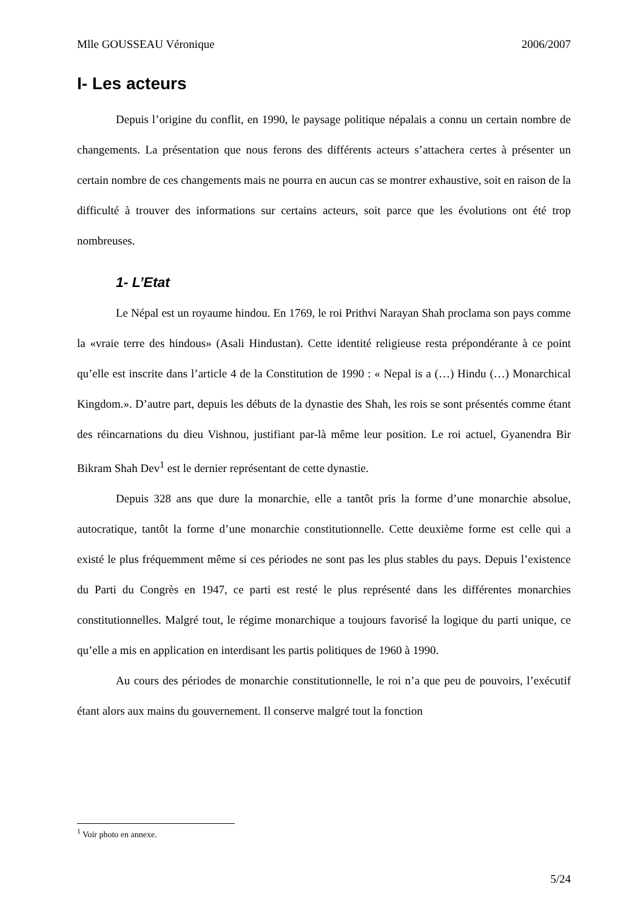Mlle GOUSSEAU Véronique 2006/2007
I- Les acteurs
Depuis l’origine du conflit, en 1990, le paysage politique népalais a connu un certain nombre de changements. La présentation que nous ferons des différents acteurs s’attachera certes à présenter un certain nombre de ces changements mais ne pourra en aucun cas se montrer exhaustive, soit en raison de la difficulté à trouver des informations sur certains acteurs, soit parce que les évolutions ont été trop nombreuses.
1- L’Etat
Le Népal est un royaume hindou. En 1769, le roi Prithvi Narayan Shah proclama son pays comme la «vraie terre des hindous» (Asali Hindustan). Cette identité religieuse resta prépondérante à ce point qu’elle est inscrite dans l’article 4 de la Constitution de 1990 : « Nepal is a (…) Hindu (…) Monarchical Kingdom.». D’autre part, depuis les débuts de la dynastie des Shah, les rois se sont présentés comme étant des réincarnations du dieu Vishnou, justifiant par-là même leur position. Le roi actuel, Gyanendra Bir Bikram Shah Dev<sup>1</sup> est le dernier représentant de cette dynastie.
Depuis 328 ans que dure la monarchie, elle a tantôt pris la forme d’une monarchie absolue, autocratique, tantôt la forme d’une monarchie constitutionnelle. Cette deuxième forme est celle qui a existé le plus fréquemment même si ces périodes ne sont pas les plus stables du pays. Depuis l’existence du Parti du Congrès en 1947, ce parti est resté le plus représenté dans les différentes monarchies constitutionnelles. Malgré tout, le régime monarchique a toujours favorisé la logique du parti unique, ce qu’elle a mis en application en interdisant les partis politiques de 1960 à 1990.
Au cours des périodes de monarchie constitutionnelle, le roi n’a que peu de pouvoirs, l’exécutif étant alors aux mains du gouvernement. Il conserve malgré tout la fonction
<sup>1</sup> Voir photo en annexe.
5/24